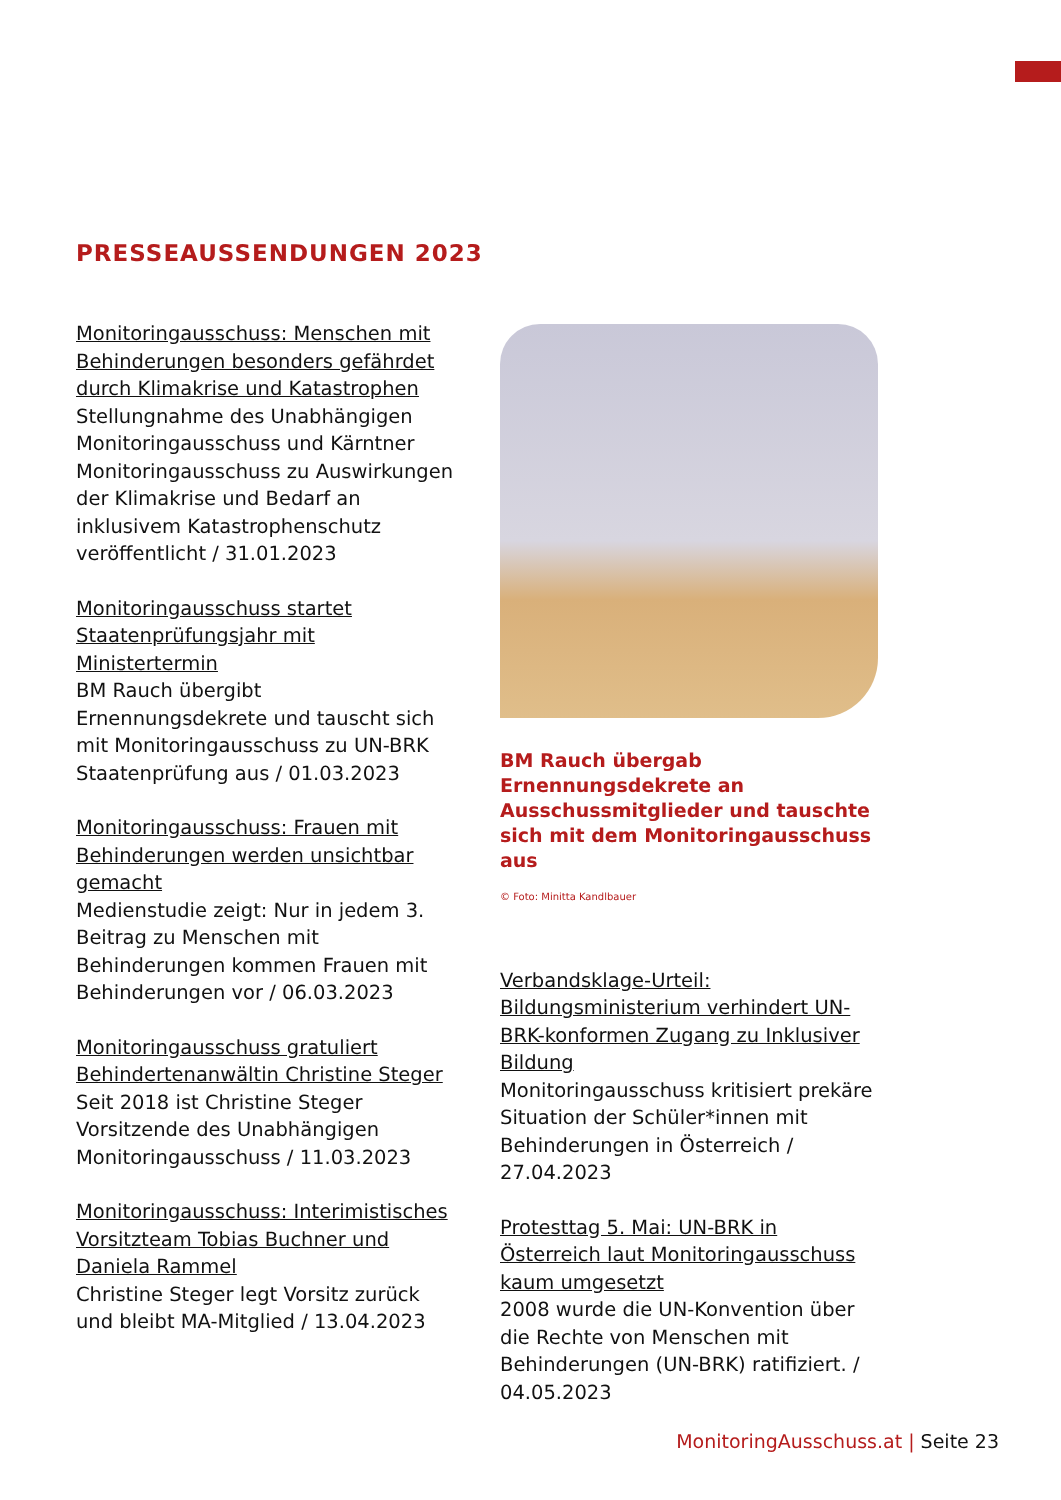PRESSEAUSSENDUNGEN 2023
Monitoringausschuss: Menschen mit Behinderungen besonders gefährdet durch Klimakrise und Katastrophen
Stellungnahme des Unabhängigen Monitoringausschuss und Kärntner Monitoringausschuss zu Auswirkungen der Klimakrise und Bedarf an inklusivem Katastrophenschutz veröffentlicht / 31.01.2023
Monitoringausschuss startet Staatenprüfungsjahr mit Ministertermin
BM Rauch übergibt Ernennungsdekrete und tauscht sich mit Monitoringausschuss zu UN-BRK Staatenprüfung aus / 01.03.2023
Monitoringausschuss: Frauen mit Behinderungen werden unsichtbar gemacht
Medienstudie zeigt: Nur in jedem 3. Beitrag zu Menschen mit Behinderungen kommen Frauen mit Behinderungen vor / 06.03.2023
Monitoringausschuss gratuliert Behindertenanwältin Christine Steger
Seit 2018 ist Christine Steger Vorsitzende des Unabhängigen Monitoringausschuss / 11.03.2023
Monitoringausschuss: Interimistisches Vorsitzteam Tobias Buchner und Daniela Rammel
Christine Steger legt Vorsitz zurück und bleibt MA-Mitglied / 13.04.2023
BM Rauch übergab Ernennungsdekrete an Ausschussmitglieder und tauschte sich mit dem Monitoringausschuss aus
© Foto: Minitta Kandlbauer
Verbandsklage-Urteil: Bildungsministerium verhindert UN-BRK-konformen Zugang zu Inklusiver Bildung
Monitoringausschuss kritisiert prekäre Situation der Schüler*innen mit Behinderungen in Österreich / 27.04.2023
Protesttag 5. Mai: UN-BRK in Österreich laut Monitoringausschuss kaum umgesetzt
2008 wurde die UN-Konvention über die Rechte von Menschen mit Behinderungen (UN-BRK) ratifiziert. / 04.05.2023
MonitoringAusschuss.at | Seite 23